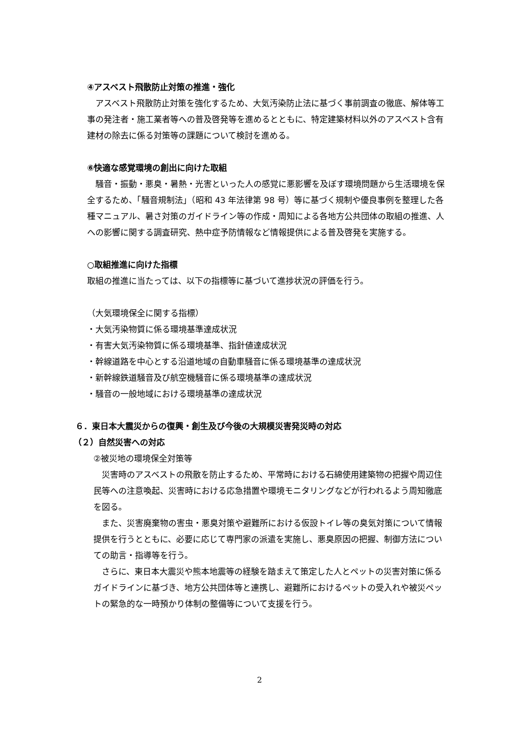④アスベスト飛散防止対策の推進・強化
　アスベスト飛散防止対策を強化するため、大気汚染防止法に基づく事前調査の徹底、解体等工事の発注者・施工業者等への普及啓発等を進めるとともに、特定建築材料以外のアスベスト含有建材の除去に係る対策等の課題について検討を進める。
⑥快適な感覚環境の創出に向けた取組
　騒音・振動・悪臭・暑熱・光害といった人の感覚に悪影響を及ぼす環境問題から生活環境を保全するため、「騒音規制法」（昭和 43 年法律第 98 号）等に基づく規制や優良事例を整理した各種マニュアル、暑さ対策のガイドライン等の作成・周知による各地方公共団体の取組の推進、人への影響に関する調査研究、熱中症予防情報など情報提供による普及啓発を実施する。
○取組推進に向けた指標
取組の推進に当たっては、以下の指標等に基づいて進捗状況の評価を行う。
（大気環境保全に関する指標）
・大気汚染物質に係る環境基準達成状況
・有害大気汚染物質に係る環境基準、指針値達成状況
・幹線道路を中心とする沿道地域の自動車騒音に係る環境基準の達成状況
・新幹線鉄道騒音及び航空機騒音に係る環境基準の達成状況
・騒音の一般地域における環境基準の達成状況
６．東日本大震災からの復興・創生及び今後の大規模災害発災時の対応
（２）自然災害への対応
②被災地の環境保全対策等
　災害時のアスベストの飛散を防止するため、平常時における石綿使用建築物の把握や周辺住民等への注意喚起、災害時における応急措置や環境モニタリングなどが行われるよう周知徹底を図る。
　また、災害廃棄物の害虫・悪臭対策や避難所における仮設トイレ等の臭気対策について情報提供を行うとともに、必要に応じて専門家の派遣を実施し、悪臭原因の把握、制御方法についての助言・指導等を行う。
　さらに、東日本大震災や熊本地震等の経験を踏まえて策定した人とペットの災害対策に係るガイドラインに基づき、地方公共団体等と連携し、避難所におけるペットの受入れや被災ペットの緊急的な一時預かり体制の整備等について支援を行う。
2